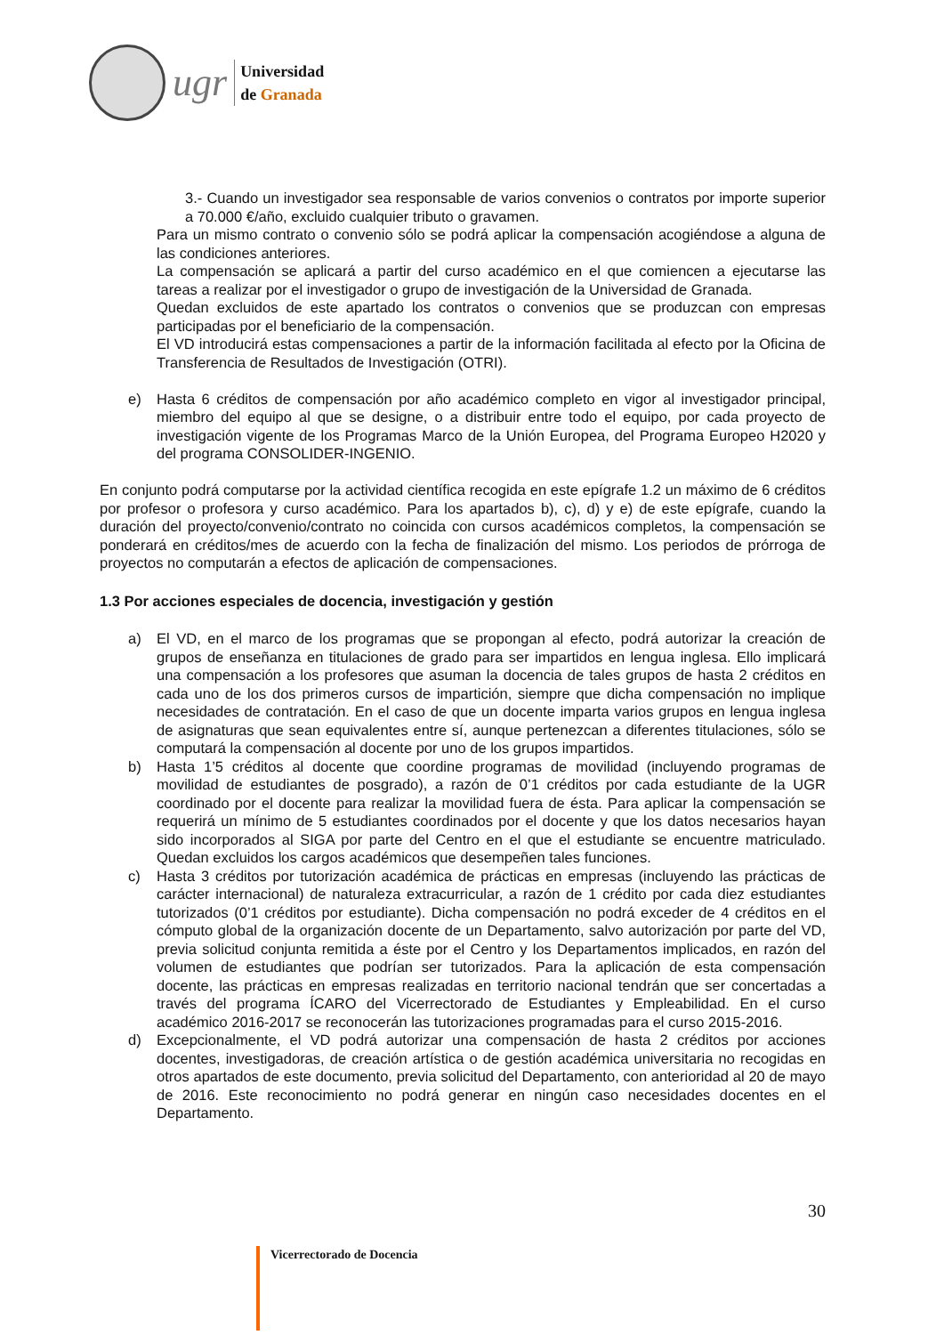ugr
Universidad
de Granada
3.- Cuando un investigador sea responsable de varios convenios o contratos por importe superior a 70.000 €/año, excluido cualquier tributo o gravamen.
Para un mismo contrato o convenio sólo se podrá aplicar la compensación acogiéndose a alguna de las condiciones anteriores.
La compensación se aplicará a partir del curso académico en el que comiencen a ejecutarse las tareas a realizar por el investigador o grupo de investigación de la Universidad de Granada.
Quedan excluidos de este apartado los contratos o convenios que se produzcan con empresas participadas por el beneficiario de la compensación.
El VD introducirá estas compensaciones a partir de la información facilitada al efecto por la Oficina de Transferencia de Resultados de Investigación (OTRI).
e) Hasta 6 créditos de compensación por año académico completo en vigor al investigador principal, miembro del equipo al que se designe, o a distribuir entre todo el equipo, por cada proyecto de investigación vigente de los Programas Marco de la Unión Europea, del Programa Europeo H2020 y del programa CONSOLIDER-INGENIO.
En conjunto podrá computarse por la actividad científica recogida en este epígrafe 1.2 un máximo de 6 créditos por profesor o profesora y curso académico. Para los apartados b), c), d) y e) de este epígrafe, cuando la duración del proyecto/convenio/contrato no coincida con cursos académicos completos, la compensación se ponderará en créditos/mes de acuerdo con la fecha de finalización del mismo. Los periodos de prórroga de proyectos no computarán a efectos de aplicación de compensaciones.
1.3 Por acciones especiales de docencia, investigación y gestión
a) El VD, en el marco de los programas que se propongan al efecto, podrá autorizar la creación de grupos de enseñanza en titulaciones de grado para ser impartidos en lengua inglesa. Ello implicará una compensación a los profesores que asuman la docencia de tales grupos de hasta 2 créditos en cada uno de los dos primeros cursos de impartición, siempre que dicha compensación no implique necesidades de contratación. En el caso de que un docente imparta varios grupos en lengua inglesa de asignaturas que sean equivalentes entre sí, aunque pertenezcan a diferentes titulaciones, sólo se computará la compensación al docente por uno de los grupos impartidos.
b) Hasta 1’5 créditos al docente que coordine programas de movilidad (incluyendo programas de movilidad de estudiantes de posgrado), a razón de 0’1 créditos por cada estudiante de la UGR coordinado por el docente para realizar la movilidad fuera de ésta. Para aplicar la compensación se requerirá un mínimo de 5 estudiantes coordinados por el docente y que los datos necesarios hayan sido incorporados al SIGA por parte del Centro en el que el estudiante se encuentre matriculado. Quedan excluidos los cargos académicos que desempeñen tales funciones.
c) Hasta 3 créditos por tutorización académica de prácticas en empresas (incluyendo las prácticas de carácter internacional) de naturaleza extracurricular, a razón de 1 crédito por cada diez estudiantes tutorizados (0’1 créditos por estudiante). Dicha compensación no podrá exceder de 4 créditos en el cómputo global de la organización docente de un Departamento, salvo autorización por parte del VD, previa solicitud conjunta remitida a éste por el Centro y los Departamentos implicados, en razón del volumen de estudiantes que podrían ser tutorizados. Para la aplicación de esta compensación docente, las prácticas en empresas realizadas en territorio nacional tendrán que ser concertadas a través del programa ÍCARO del Vicerrectorado de Estudiantes y Empleabilidad. En el curso académico 2016-2017 se reconocerán las tutorizaciones programadas para el curso 2015-2016.
d) Excepcionalmente, el VD podrá autorizar una compensación de hasta 2 créditos por acciones docentes, investigadoras, de creación artística o de gestión académica universitaria no recogidas en otros apartados de este documento, previa solicitud del Departamento, con anterioridad al 20 de mayo de 2016. Este reconocimiento no podrá generar en ningún caso necesidades docentes en el Departamento.
30
Vicerrectorado de Docencia